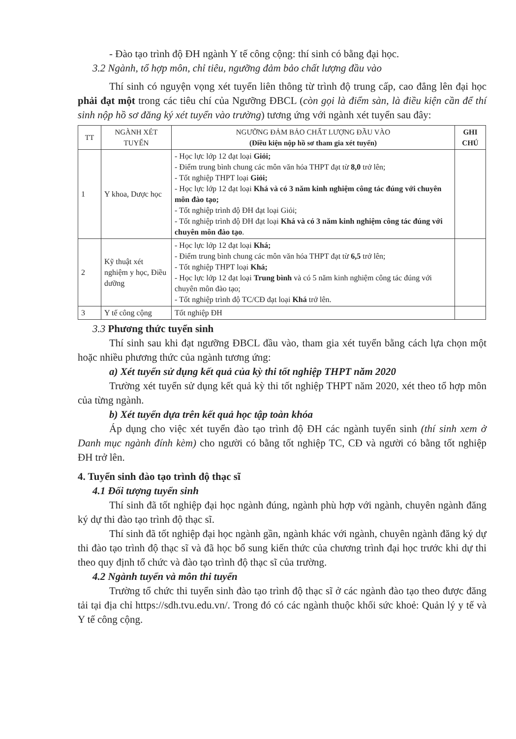- Đào tạo trình độ ĐH ngành Y tế công cộng: thí sinh có bằng đại học.
3.2 Ngành, tổ hợp môn, chỉ tiêu, ngưỡng đảm bảo chất lượng đầu vào
Thí sinh có nguyện vọng xét tuyển liên thông từ trình độ trung cấp, cao đẳng lên đại học phải đạt một trong các tiêu chí của Ngưỡng ĐBCL (còn gọi là điểm sàn, là điều kiện cần để thí sinh nộp hồ sơ đăng ký xét tuyển vào trường) tương ứng với ngành xét tuyển sau đây:
| TT | NGÀNH XÉT TUYỂN | NGƯỠNG ĐẢM BẢO CHẤT LƯỢNG ĐẦU VÀO (Điều kiện nộp hồ sơ tham gia xét tuyển) | GHI CHÚ |
| --- | --- | --- | --- |
| 1 | Y khoa, Dược học | - Học lực lớp 12 đạt loại Giỏi; - Điểm trung bình chung các môn văn hóa THPT đạt từ 8,0 trở lên; - Tốt nghiệp THPT loại Giỏi; - Học lực lớp 12 đạt loại Khá và có 3 năm kinh nghiệm công tác đúng với chuyên môn đào tạo; - Tốt nghiệp trình độ ĐH đạt loại Giỏi; - Tốt nghiệp trình độ ĐH đạt loại Khá và có 3 năm kinh nghiệm công tác đúng với chuyên môn đào tạo . | |
| 2 | Kỹ thuật xét nghiệm y học, Điều dưỡng | - Học lực lớp 12 đạt loại Khá; - Điểm trung bình chung các môn văn hóa THPT đạt từ 6,5 trở lên; - Tốt nghiệp THPT loại Khá; - Học lực lớp 12 đạt loại Trung bình và có 5 năm kinh nghiệm công tác đúng với chuyên môn đào tạo; - Tốt nghiệp trình độ TC/CĐ đạt loại Khá trở lên. | |
| 3 | Y tế công cộng | Tốt nghiệp ĐH | |
3.3 Phương thức tuyển sinh
Thí sinh sau khi đạt ngưỡng ĐBCL đầu vào, tham gia xét tuyển bằng cách lựa chọn một hoặc nhiều phương thức của ngành tương ứng:
a) Xét tuyển sử dụng kết quả của kỳ thi tốt nghiệp THPT năm 2020
Trường xét tuyển sử dụng kết quả kỳ thi tốt nghiệp THPT năm 2020, xét theo tổ hợp môn của từng ngành.
b) Xét tuyển dựa trên kết quả học tập toàn khóa
Áp dụng cho việc xét tuyển đào tạo trình độ ĐH các ngành tuyển sinh (thí sinh xem ở Danh mục ngành đính kèm) cho người có bằng tốt nghiệp TC, CĐ và người có bằng tốt nghiệp ĐH trở lên.
4. Tuyển sinh đào tạo trình độ thạc sĩ
4.1 Đối tượng tuyển sinh
Thí sinh đã tốt nghiệp đại học ngành đúng, ngành phù hợp với ngành, chuyên ngành đăng ký dự thi đào tạo trình độ thạc sĩ.
Thí sinh đã tốt nghiệp đại học ngành gần, ngành khác với ngành, chuyên ngành đăng ký dự thi đào tạo trình độ thạc sĩ và đã học bổ sung kiến thức của chương trình đại học trước khi dự thi theo quy định tổ chức và đào tạo trình độ thạc sĩ của trường.
4.2 Ngành tuyển và môn thi tuyển
Trường tổ chức thi tuyển sinh đào tạo trình độ thạc sĩ ở các ngành đào tạo theo được đăng tải tại địa chỉ https://sdh.tvu.edu.vn/. Trong đó có các ngành thuộc khối sức khoẻ: Quản lý y tế và Y tế công cộng.